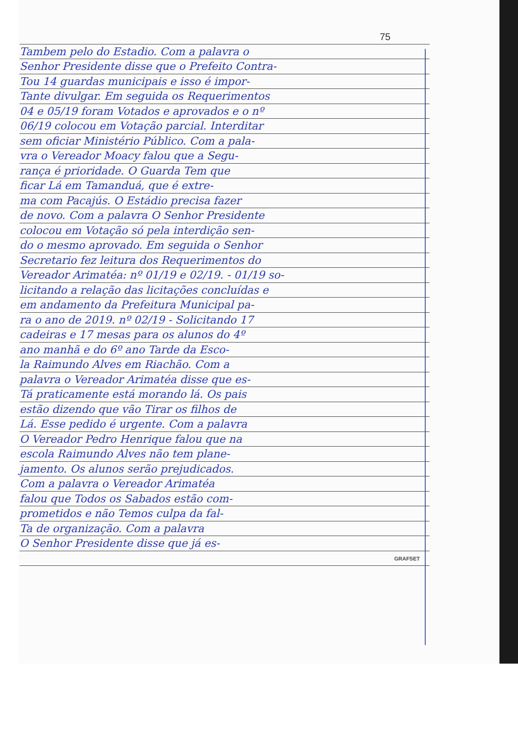75
Tambem pelo do Estadio. Com a palavra o
Senhor Presidente disse que o Prefeito Contra-
Tou 14 guardas municipais e isso é impor-
Tante divulgar. Em seguida os Requerimentos
04 e 05/19 foram Votados e aprovados e o nº
06/19 colocou em Votação parcial. Interditar
sem oficiar Ministério Público. Com a pala-
vra o Vereador Moacy falou que a Segu-
rança é prioridade. O Guarda Tem que
ficar Lá em Tamanduá, que é extre-
ma com Pacajús. O Estádio precisa fazer
de novo. Com a palavra O Senhor Presidente
colocou em Votação só pela interdição sen-
do o mesmo aprovado. Em seguida o Senhor
Secretario fez leitura dos Requerimentos do
Vereador Arimatéa: nº 01/19 e 02/19. - 01/19 so-
licitando a relação das licitações concluídas e
em andamento da Prefeitura Municipal pa-
ra o ano de 2019. nº 02/19 - Solicitando 17
cadeiras e 17 mesas para os alunos do 4º
ano manhã e do 6º ano Tarde da Esco-
la Raimundo Alves em Riachão. Com a
palavra o Vereador Arimatéa disse que es-
Tá praticamente está morando lá. Os pais
estão dizendo que vão Tirar os filhos de
Lá. Esse pedido é urgente. Com a palavra
O Vereador Pedro Henrique falou que na
escola Raimundo Alves não tem plane-
jamento. Os alunos serão prejudicados.
Com a palavra o Vereador Arimatéa
falou que Todos os Sabados estão com-
prometidos e não Temos culpa da fal-
Ta de organização. Com a palavra
O Senhor Presidente disse que já es-
GRAFSET